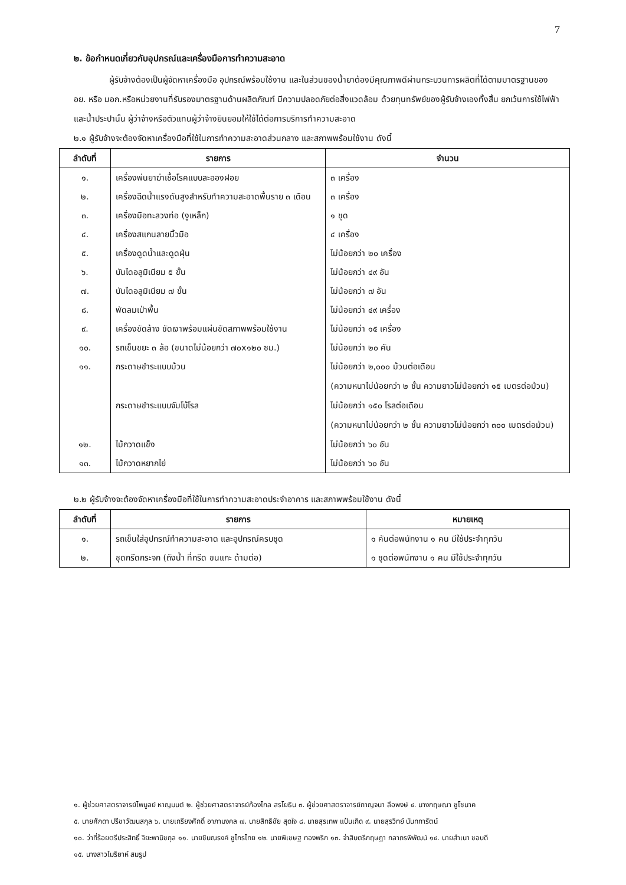7
๒. ข้อกำหนดเกี่ยวกับอุปกรณ์และเครื่องมือการทำความสะอาด
ผู้รับจ้างต้องเป็นผู้จัดหาเครื่องมือ อุปกรณ์พร้อมใช้งาน และในส่วนของน้ำยาต้องมีคุณภาพดีผ่านกระบวนการผลิตที่ได้ตามมาตรฐานของ อย. หรือ มอก.หรือหน่วยงานที่รับรองมาตรฐานด้านผลิตภัณฑ์ มีความปลอดภัยต่อสิ่งแวดล้อม ด้วยทุนทรัพย์ของผู้รับจ้างเองทั้งสิ้น ยกเว้นการใช้ไฟฟ้าและน้ำประปานั้น ผู้ว่าจ้างหรือตัวแทนผู้ว่าจ้างยินยอมให้ใช้ได้ต่อการบริการทำความสะอาด
๒.๑ ผู้รับจ้างจะต้องจัดหาเครื่องมือที่ใช้ในการทำความสะอาดส่วนกลาง และสภาพพร้อมใช้งาน ดังนี้
| ลำดับที่ | รายการ | จำนวน |
| --- | --- | --- |
| ๑. | เครื่องพ่นยาฆ่าเชื้อโรคแบบละอองฝอย | ๓ เครื่อง |
| ๒. | เครื่องฉีดน้ำแรงดันสูงสำหรับทำความสะอาดพื้นราย ๓ เดือน | ๓ เครื่อง |
| ๓. | เครื่องมือทะลวงท่อ (งูเหล็ก) | ๑ ชุด |
| ๔. | เครื่องสแกนลายนิ้วมือ | ๔ เครื่อง |
| ๕. | เครื่องดูดน้ำและดูดฝุ่น | ไม่น้อยกว่า ๒๐ เครื่อง |
| ๖. | บันไดอลูมิเนียม ๕ ขั้น | ไม่น้อยกว่า ๔๙ อัน |
| ๗. | บันไดอลูมิเนียม ๗ ขั้น | ไม่น้อยกว่า ๗ อัน |
| ๘. | พัดลมเป่าพื้น | ไม่น้อยกว่า ๔๙ เครื่อง |
| ๙. | เครื่องขัดล้าง ขัดเงาพร้อมแผ่นขัดสภาพพร้อมใช้งาน | ไม่น้อยกว่า ๑๕ เครื่อง |
| ๑๐. | รถเข็นขยะ ๓ ล้อ (ขนาดไม่น้อยกว่า ๗๐x๑๒๐ ซม.) | ไม่น้อยกว่า ๒๐ คัน |
| ๑๑. | กระดาษชำระแบบม้วน | ไม่น้อยกว่า ๒,๐๐๐ ม้วนต่อเดือน (ความหนาไม่น้อยกว่า ๒ ชั้น ความยาวไม่น้อยกว่า ๑๕ เมตรต่อม้วน) |
| | กระดาษชำระแบบจัมโบ้โรล | ไม่น้อยกว่า ๑๕๐ โรลต่อเดือน (ความหนาไม่น้อยกว่า ๒ ชั้น ความยาวไม่น้อยกว่า ๓๐๐ เมตรต่อม้วน) |
| ๑๒. | ไม้กวาดแข็ง | ไม่น้อยกว่า ๖๐ อัน |
| ๑๓. | ไม้กวาดหยากไย่ | ไม่น้อยกว่า ๖๐ อัน |
๒.๒ ผู้รับจ้างจะต้องจัดหาเครื่องมือที่ใช้ในการทำความสะอาดประจำอาคาร และสภาพพร้อมใช้งาน ดังนี้
| ลำดับที่ | รายการ | หมายเหตุ |
| --- | --- | --- |
| ๑. | รถเข็นใส่อุปกรณ์ทำความสะอาด และอุปกรณ์ครบชุด | ๑ คันต่อพนักงาน ๑ คน มีใช้ประจำทุกวัน |
| ๒. | ชุดกรีดกระจก (ถังน้ำ ที่กรีด ขนแกะ ด้ามต่อ) | ๑ ชุดต่อพนักงาน ๑ คน มีใช้ประจำทุกวัน |
๑. ผู้ช่วยศาสตราจารย์ไพบูลย์ หาญมนต์ ๒. ผู้ช่วยศาสตราจารย์ก้องไกล สรโยธิน ๓. ผู้ช่วยศาสตราจารย์กาญจนา ลือพงษ์ ๔. นางกฤษณา ชูโชนาค
๕. นายศักดา ปรีชาวัฒนสกุล ๖. นายเกรียงศักดิ์ อาภามงคล ๗. นายสิทธิชัย สุดใจ ๘. นายสุรเทพ แป้นเกิด ๙. นายสุรวิทย์ นันทการัตน์
๑๐. ว่าที่ร้อยตรีประสิทธิ์ จิยะพานิชกุล ๑๑. นายชินณรงค์ ชูไกรไทย ๑๒. นายพิเชษฐ ทองพริก ๑๓. จ่าสิบตรีกฤษฎา กลาภรพิพัฒน์ ๑๔. นายสำเนา ชอบดี
๑๕. นางสาวโมริยาห์ สมรูป